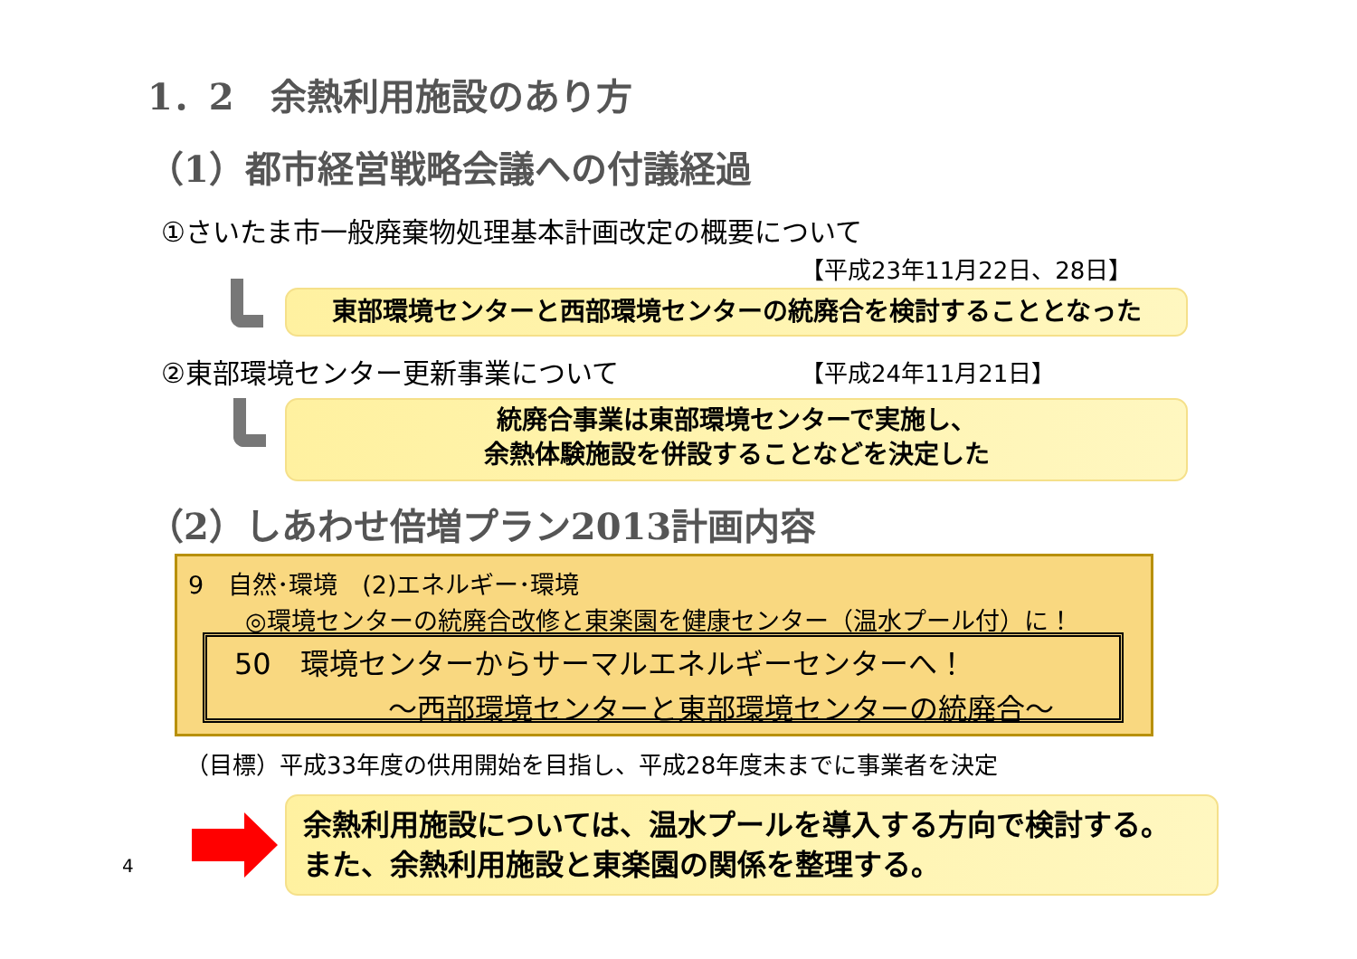1．2　余熱利用施設のあり方
（1）都市経営戦略会議への付議経過
①さいたま市一般廃棄物処理基本計画改定の概要について
【平成23年11月22日、28日】
東部環境センターと西部環境センターの統廃合を検討することとなった
②東部環境センター更新事業について 【平成24年11月21日】
統廃合事業は東部環境センターで実施し、
余熱体験施設を併設することなどを決定した
（2）しあわせ倍増プラン2013計画内容
9　自然･環境　(2)エネルギー･環境
◎環境センターの統廃合改修と東楽園を健康センター（温水プール付）に！
50　環境センターからサーマルエネルギーセンターへ！
～西部環境センターと東部環境センターの統廃合～
（目標）平成33年度の供用開始を目指し、平成28年度末までに事業者を決定
4
余熱利用施設については、温水プールを導入する方向で検討する。
また、余熱利用施設と東楽園の関係を整理する。